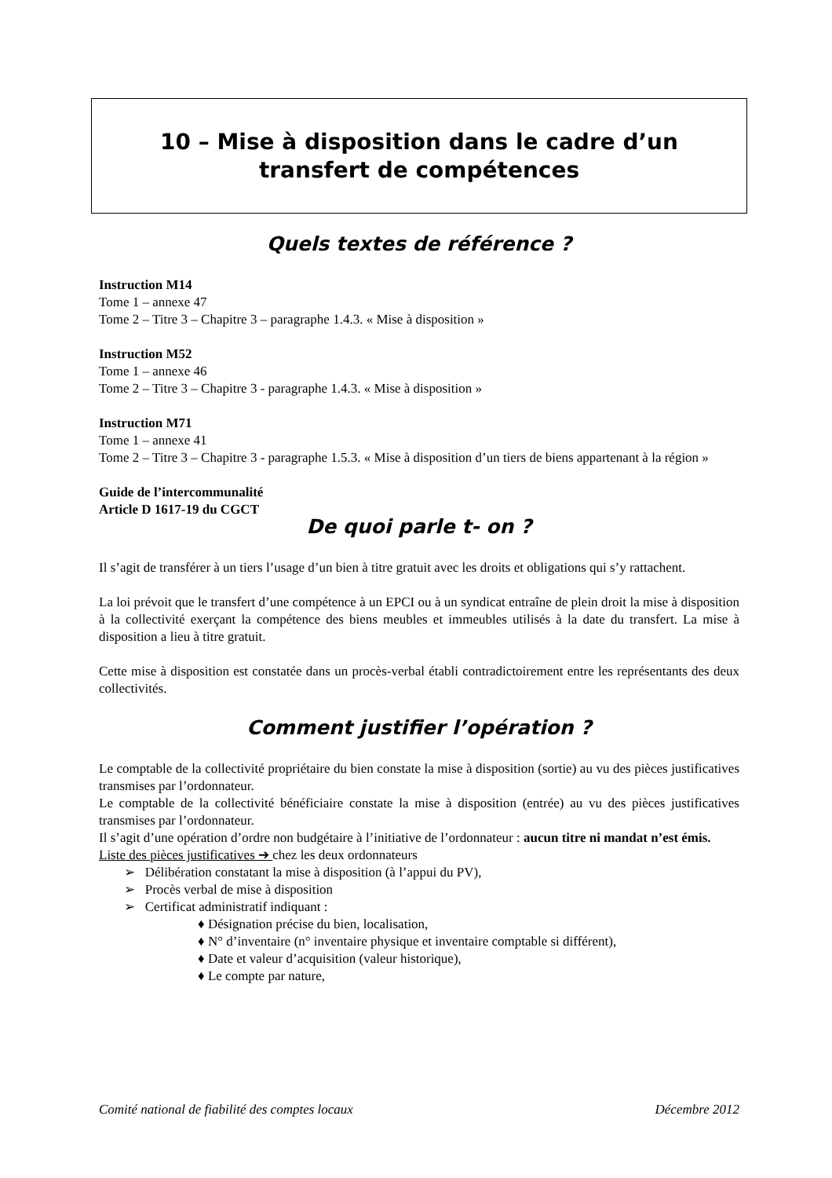10 – Mise à disposition dans le cadre d’un
transfert de compétences
Quels textes de référence ?
Instruction M14
Tome 1 – annexe 47
Tome 2 – Titre 3 – Chapitre 3 – paragraphe 1.4.3. « Mise à disposition »
Instruction M52
Tome 1 – annexe 46
Tome 2 – Titre 3 – Chapitre 3 - paragraphe 1.4.3. « Mise à disposition »
Instruction M71
Tome 1 – annexe 41
Tome 2 – Titre 3 – Chapitre 3 - paragraphe 1.5.3. « Mise à disposition d’un tiers de biens appartenant à la région »
Guide de l’intercommunalité
Article D 1617-19 du CGCT
De quoi parle t- on ?
Il s’agit de transférer à un tiers l’usage d’un bien à titre gratuit avec les droits et obligations qui s’y rattachent.
La loi prévoit que le transfert d’une compétence à un EPCI ou à un syndicat entraîne de plein droit la mise à disposition à la collectivité exerçant la compétence des biens meubles et immeubles utilisés à la date du transfert. La mise à disposition a lieu à titre gratuit.
Cette mise à disposition est constatée dans un procès-verbal établi contradictoirement entre les représentants des deux collectivités.
Comment justifier l’opération ?
Le comptable de la collectivité propriétaire du bien constate la mise à disposition (sortie) au vu des pièces justificatives transmises par l’ordonnateur.
Le comptable de la collectivité bénéficiaire constate la mise à disposition (entrée) au vu des pièces justificatives transmises par l’ordonnateur.
Il s’agit d’une opération d’ordre non budgétaire à l’initiative de l’ordonnateur : aucun titre ni mandat n’est émis.
Liste des pièces justificatives ➔ chez les deux ordonnateurs
➢ Délibération constatant la mise à disposition (à l’appui du PV),
➢ Procès verbal de mise à disposition
➢ Certificat administratif indiquant :
♦ Désignation précise du bien, localisation,
♦ N° d’inventaire (n° inventaire physique et inventaire comptable si différent),
♦ Date et valeur d’acquisition (valeur historique),
♦ Le compte par nature,
Comité national de fiabilité des comptes locaux Décembre 2012